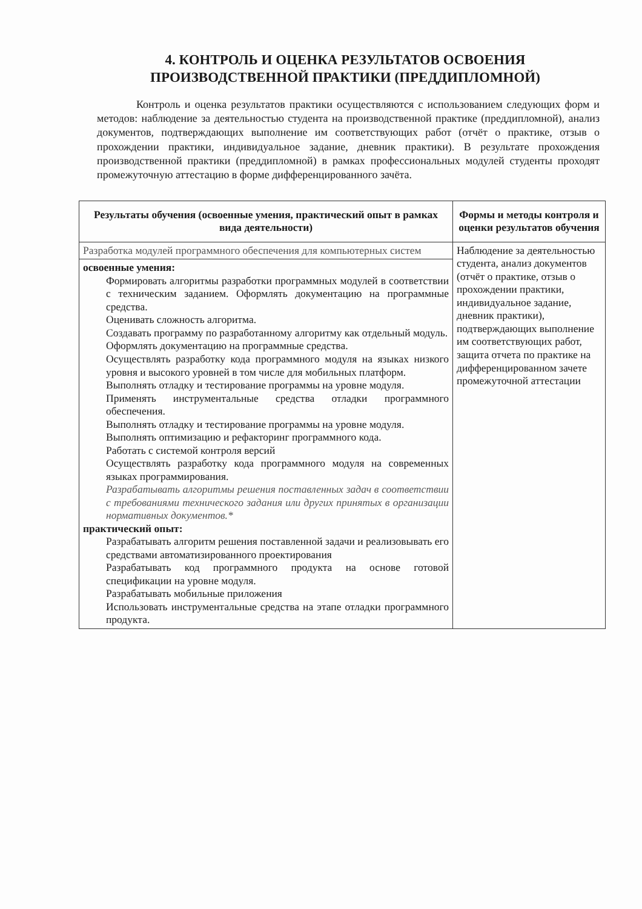4. КОНТРОЛЬ И ОЦЕНКА РЕЗУЛЬТАТОВ ОСВОЕНИЯ
ПРОИЗВОДСТВЕННОЙ ПРАКТИКИ (ПРЕДДИПЛОМНОЙ)
Контроль и оценка результатов практики осуществляются с использованием следующих форм и методов: наблюдение за деятельностью студента на производственной практике (преддипломной), анализ документов, подтверждающих выполнение им соответствующих работ (отчёт о практике, отзыв о прохождении практики, индивидуальное задание, дневник практики). В результате прохождения производственной практики (преддипломной) в рамках профессиональных модулей студенты проходят промежуточную аттестацию в форме дифференцированного зачёта.
| Результаты обучения (освоенные умения, практический опыт в рамках вида деятельности) | Формы и методы контроля и оценки результатов обучения |
| --- | --- |
| Разработка модулей программного обеспечения для компьютерных систем | Наблюдение за деятельностью студента, анализ документов (отчёт о практике, отзыв о прохождении практики, индивидуальное задание, дневник практики), подтверждающих выполнение им соответствующих работ, защита отчета по практике на дифференцированном зачете промежуточной аттестации |
| освоенные умения: Формировать алгоритмы разработки программных модулей в соответствии с техническим заданием. Оформлять документацию на программные средства. Оценивать сложность алгоритма. Создавать программу по разработанному алгоритму как отдельный модуль. Оформлять документацию на программные средства. Осуществлять разработку кода программного модуля на языках низкого уровня и высокого уровней в том числе для мобильных платформ. Выполнять отладку и тестирование программы на уровне модуля. Применять инструментальные средства отладки программного обеспечения. Выполнять отладку и тестирование программы на уровне модуля. Выполнять оптимизацию и рефакторинг программного кода. Работать с системой контроля версий Осуществлять разработку кода программного модуля на современных языках программирования. Разрабатывать алгоритмы решения поставленных задач в соответствии с требованиями технического задания или других принятых в организации нормативных документов.* практический опыт: Разрабатывать алгоритм решения поставленной задачи и реализовывать его средствами автоматизированного проектирования Разрабатывать код программного продукта на основе готовой спецификации на уровне модуля. Разрабатывать мобильные приложения Использовать инструментальные средства на этапе отладки программного продукта. | |